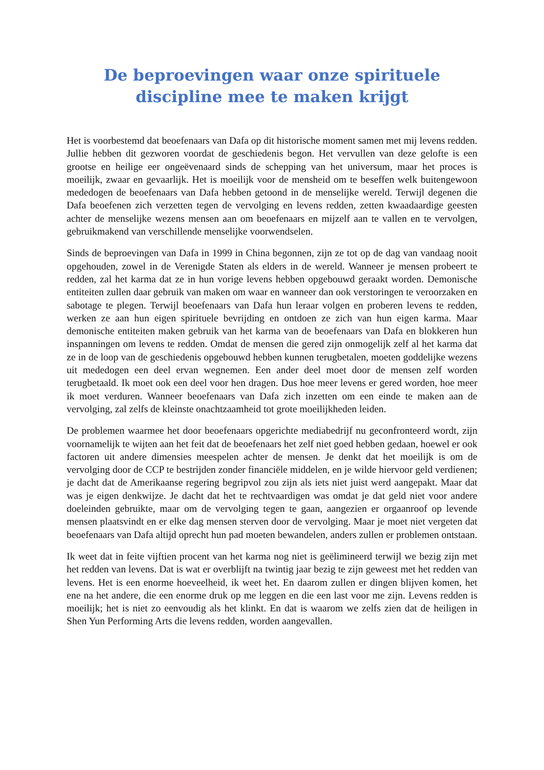De beproevingen waar onze spirituele discipline mee te maken krijgt
Het is voorbestemd dat beoefenaars van Dafa op dit historische moment samen met mij levens redden. Jullie hebben dit gezworen voordat de geschiedenis begon. Het vervullen van deze gelofte is een grootse en heilige eer ongeëvenaard sinds de schepping van het universum, maar het proces is moeilijk, zwaar en gevaarlijk. Het is moeilijk voor de mensheid om te beseffen welk buitengewoon mededogen de beoefenaars van Dafa hebben getoond in de menselijke wereld. Terwijl degenen die Dafa beoefenen zich verzetten tegen de vervolging en levens redden, zetten kwaadaardige geesten achter de menselijke wezens mensen aan om beoefenaars en mijzelf aan te vallen en te vervolgen, gebruikmakend van verschillende menselijke voorwendselen.
Sinds de beproevingen van Dafa in 1999 in China begonnen, zijn ze tot op de dag van vandaag nooit opgehouden, zowel in de Verenigde Staten als elders in de wereld. Wanneer je mensen probeert te redden, zal het karma dat ze in hun vorige levens hebben opgebouwd geraakt worden. Demonische entiteiten zullen daar gebruik van maken om waar en wanneer dan ook verstoringen te veroorzaken en sabotage te plegen. Terwijl beoefenaars van Dafa hun leraar volgen en proberen levens te redden, werken ze aan hun eigen spirituele bevrijding en ontdoen ze zich van hun eigen karma. Maar demonische entiteiten maken gebruik van het karma van de beoefenaars van Dafa en blokkeren hun inspanningen om levens te redden. Omdat de mensen die gered zijn onmogelijk zelf al het karma dat ze in de loop van de geschiedenis opgebouwd hebben kunnen terugbetalen, moeten goddelijke wezens uit mededogen een deel ervan wegnemen. Een ander deel moet door de mensen zelf worden terugbetaald. Ik moet ook een deel voor hen dragen. Dus hoe meer levens er gered worden, hoe meer ik moet verduren. Wanneer beoefenaars van Dafa zich inzetten om een einde te maken aan de vervolging, zal zelfs de kleinste onachtzaamheid tot grote moeilijkheden leiden.
De problemen waarmee het door beoefenaars opgerichte mediabedrijf nu geconfronteerd wordt, zijn voornamelijk te wijten aan het feit dat de beoefenaars het zelf niet goed hebben gedaan, hoewel er ook factoren uit andere dimensies meespelen achter de mensen. Je denkt dat het moeilijk is om de vervolging door de CCP te bestrijden zonder financiële middelen, en je wilde hiervoor geld verdienen; je dacht dat de Amerikaanse regering begripvol zou zijn als iets niet juist werd aangepakt. Maar dat was je eigen denkwijze. Je dacht dat het te rechtvaardigen was omdat je dat geld niet voor andere doeleinden gebruikte, maar om de vervolging tegen te gaan, aangezien er orgaanroof op levende mensen plaatsvindt en er elke dag mensen sterven door de vervolging. Maar je moet niet vergeten dat beoefenaars van Dafa altijd oprecht hun pad moeten bewandelen, anders zullen er problemen ontstaan.
Ik weet dat in feite vijftien procent van het karma nog niet is geëlimineerd terwijl we bezig zijn met het redden van levens. Dat is wat er overblijft na twintig jaar bezig te zijn geweest met het redden van levens. Het is een enorme hoeveelheid, ik weet het. En daarom zullen er dingen blijven komen, het ene na het andere, die een enorme druk op me leggen en die een last voor me zijn. Levens redden is moeilijk; het is niet zo eenvoudig als het klinkt. En dat is waarom we zelfs zien dat de heiligen in Shen Yun Performing Arts die levens redden, worden aangevallen.